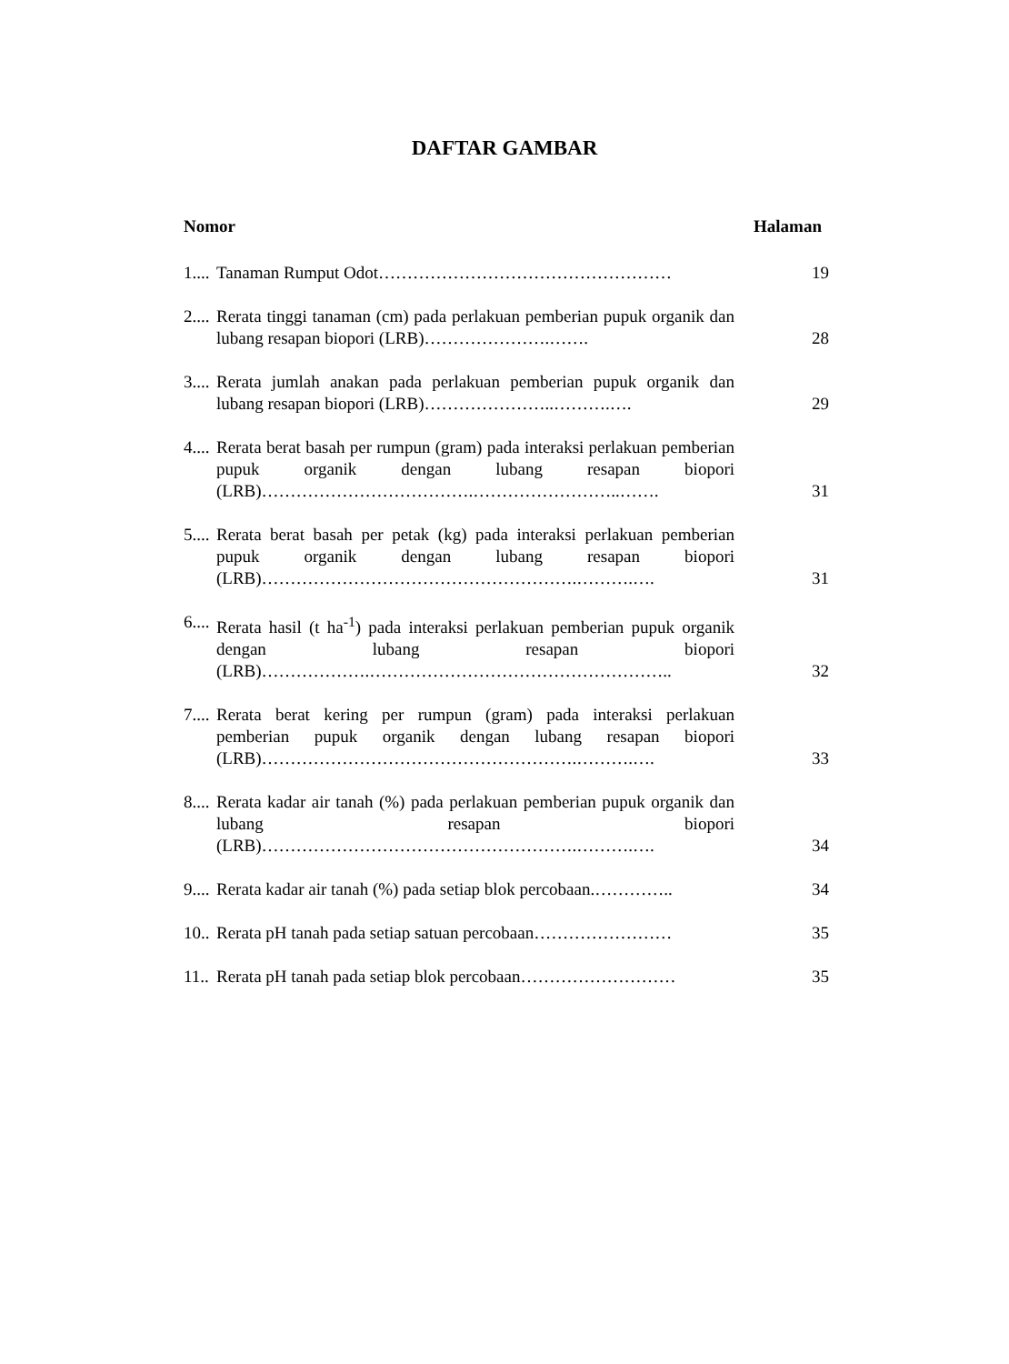DAFTAR GAMBAR
Nomor Halaman
1....
Tanaman Rumput Odot…………………………………………… 19
2....
Rerata tinggi tanaman (cm) pada perlakuan pemberian pupuk organik dan lubang resapan biopori (LRB)………………….…….
28
3....
Rerata jumlah anakan pada perlakuan pemberian pupuk organik dan lubang resapan biopori (LRB)…………………..……….….
29
4....
Rerata berat basah per rumpun (gram) pada interaksi perlakuan pemberian pupuk organik dengan lubang resapan biopori (LRB)……………………………….……………………..…….
31
5....
Rerata berat basah per petak (kg) pada interaksi perlakuan pemberian pupuk organik dengan lubang resapan biopori (LRB)……………………………………………….……….….
31
6....
Rerata hasil (t ha<sup>-1</sup>) pada interaksi perlakuan pemberian pupuk organik dengan lubang resapan biopori (LRB)……………….……………………………………………..
32
7....
Rerata berat kering per rumpun (gram) pada interaksi perlakuan pemberian pupuk organik dengan lubang resapan biopori (LRB)……………………………………………….……….….
33
8....
Rerata kadar air tanah (%) pada perlakuan pemberian pupuk organik dan lubang resapan biopori (LRB)……………………………………………….……….….
34
9....
Rerata kadar air tanah (%) pada setiap blok percobaan.…………..
34
10..
Rerata pH tanah pada setiap satuan percobaan……………………
35
11..
Rerata pH tanah pada setiap blok percobaan………………………
35